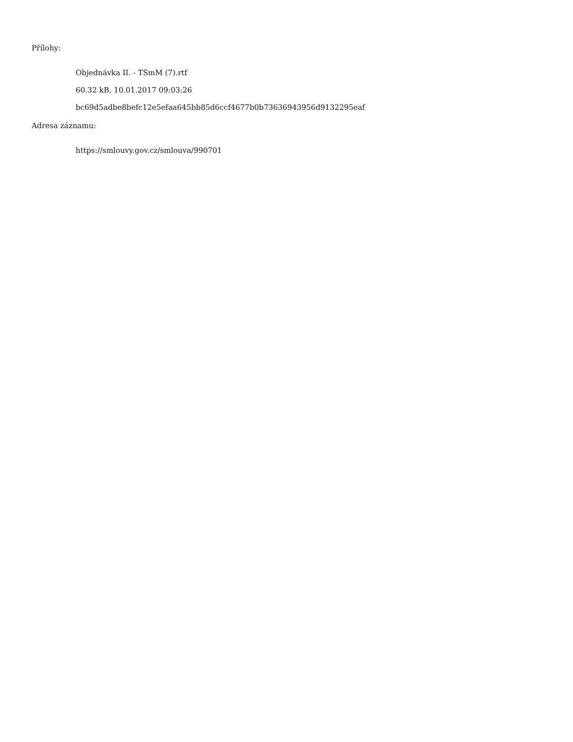Přílohy:
Objednávka II. - TSmM (7).rtf
60.32 kB, 10.01.2017 09:03:26
bc69d5adbe8befc12e5efaa645bb85d6ccf4677b0b73636943956d9132295eaf
Adresa záznamu:
https://smlouvy.gov.cz/smlouva/990701